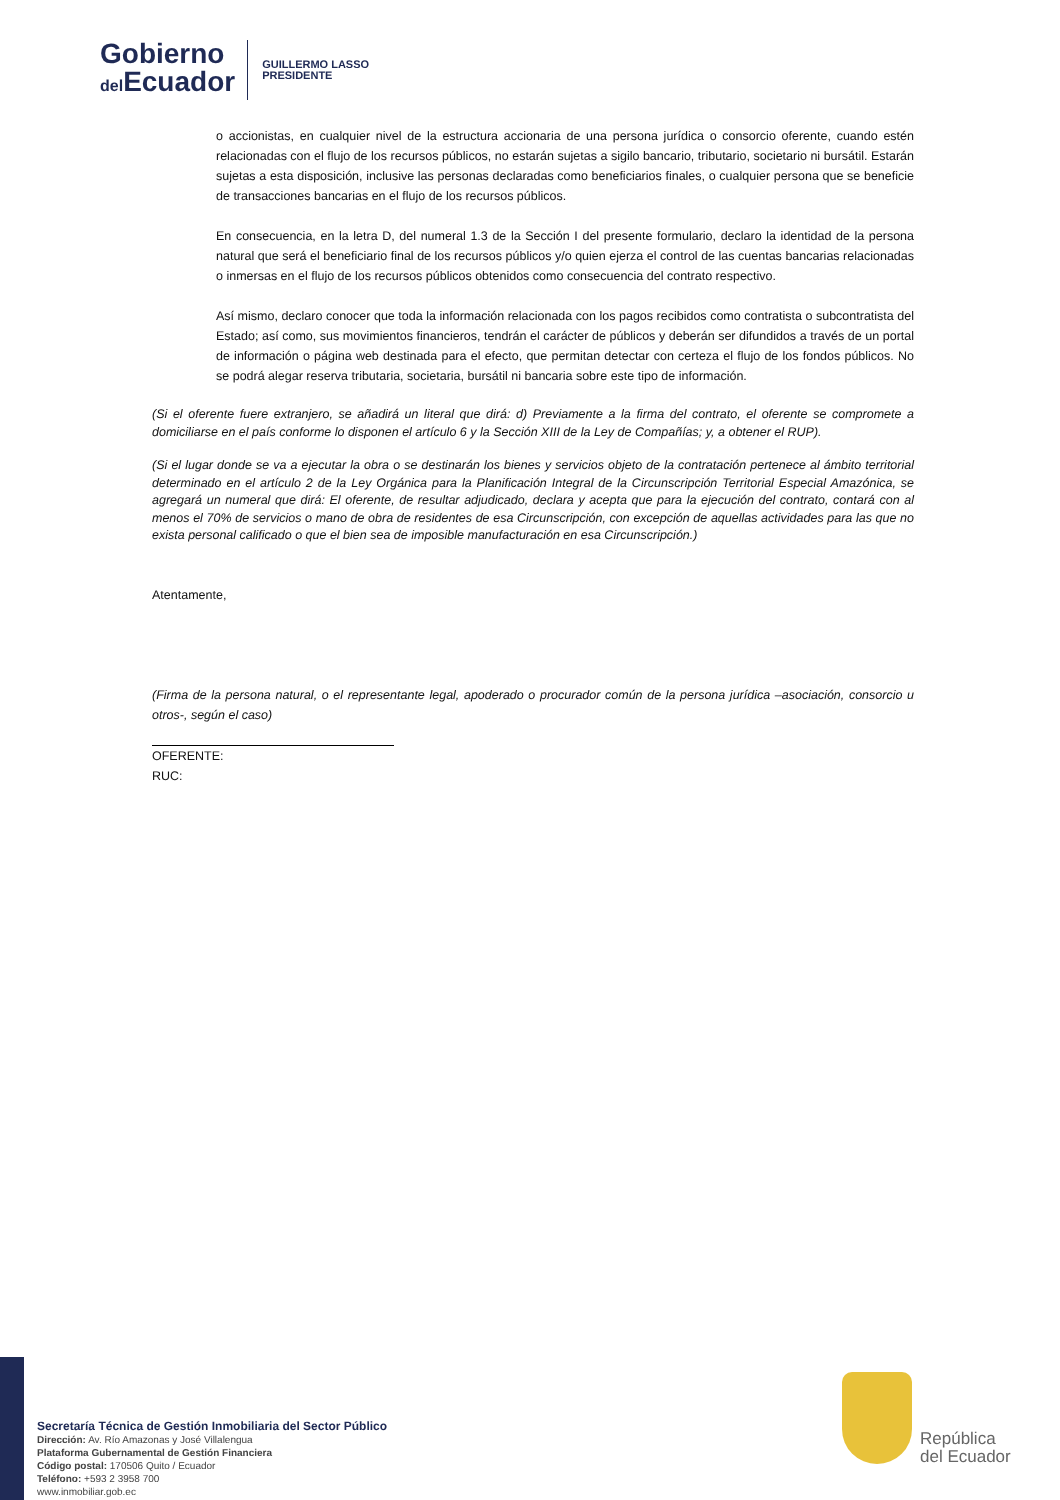Gobierno
del Ecuador
GUILLERMO LASSO
PRESIDENTE
o accionistas, en cualquier nivel de la estructura accionaria de una persona jurídica o consorcio oferente, cuando estén relacionadas con el flujo de los recursos públicos, no estarán sujetas a sigilo bancario, tributario, societario ni bursátil. Estarán sujetas a esta disposición, inclusive las personas declaradas como beneficiarios finales, o cualquier persona que se beneficie de transacciones bancarias en el flujo de los recursos públicos.
En consecuencia, en la letra D, del numeral 1.3 de la Sección I del presente formulario, declaro la identidad de la persona natural que será el beneficiario final de los recursos públicos y/o quien ejerza el control de las cuentas bancarias relacionadas o inmersas en el flujo de los recursos públicos obtenidos como consecuencia del contrato respectivo.
Así mismo, declaro conocer que toda la información relacionada con los pagos recibidos como contratista o subcontratista del Estado; así como, sus movimientos financieros, tendrán el carácter de públicos y deberán ser difundidos a través de un portal de información o página web destinada para el efecto, que permitan detectar con certeza el flujo de los fondos públicos. No se podrá alegar reserva tributaria, societaria, bursátil ni bancaria sobre este tipo de información.
(Si el oferente fuere extranjero, se añadirá un literal que dirá: d) Previamente a la firma del contrato, el oferente se compromete a domiciliarse en el país conforme lo disponen el artículo 6 y la Sección XIII de la Ley de Compañías; y, a obtener el RUP).
(Si el lugar donde se va a ejecutar la obra o se destinarán los bienes y servicios objeto de la contratación pertenece al ámbito territorial determinado en el artículo 2 de la Ley Orgánica para la Planificación Integral de la Circunscripción Territorial Especial Amazónica, se agregará un numeral que dirá: El oferente, de resultar adjudicado, declara y acepta que para la ejecución del contrato, contará con al menos el 70% de servicios o mano de obra de residentes de esa Circunscripción, con excepción de aquellas actividades para las que no exista personal calificado o que el bien sea de imposible manufacturación en esa Circunscripción.)
Atentamente,
(Firma de la persona natural, o el representante legal, apoderado o procurador común de la persona jurídica –asociación, consorcio u otros-, según el caso)
OFERENTE:
RUC:
Secretaría Técnica de Gestión Inmobiliaria del Sector Público
Dirección: Av. Río Amazonas y José Villalengua
Plataforma Gubernamental de Gestión Financiera
Código postal: 170506 Quito / Ecuador
Teléfono: +593 2 3958 700
www.inmobiliar.gob.ec
República
del Ecuador